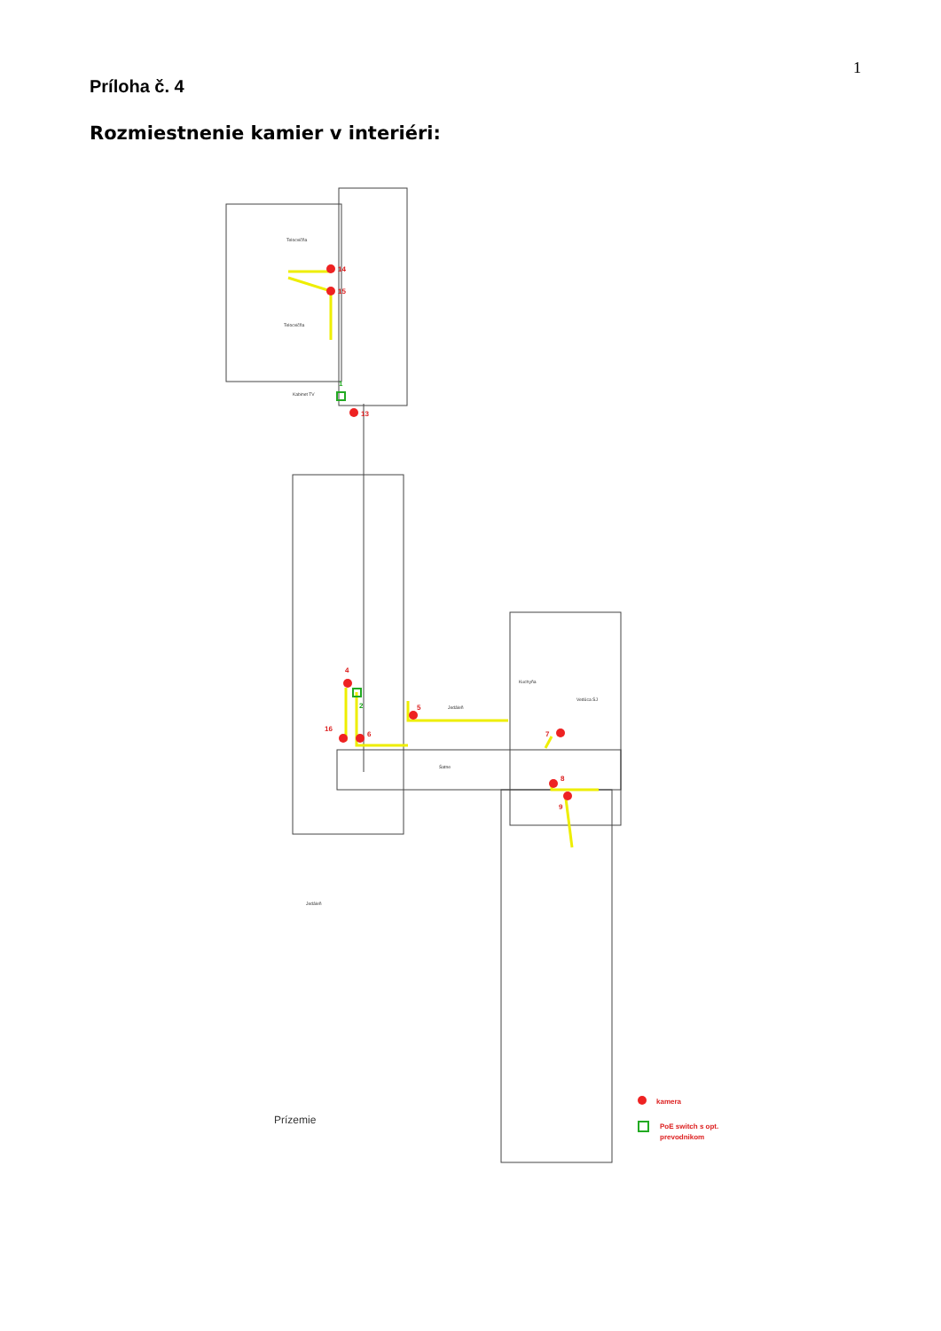1
Príloha č. 4
Rozmiestnenie kamier v interiéri:
Telocvičňa
Telocvičňa
Kabinet TV
Jedáleň
Jedáleň
Kuchyňa
Šatne
Vedúca ŠJ
14
15
13
1
4
2
5
16
6
7
8
9
Prízemie
kamera
PoE switch s opt.
prevodnikom